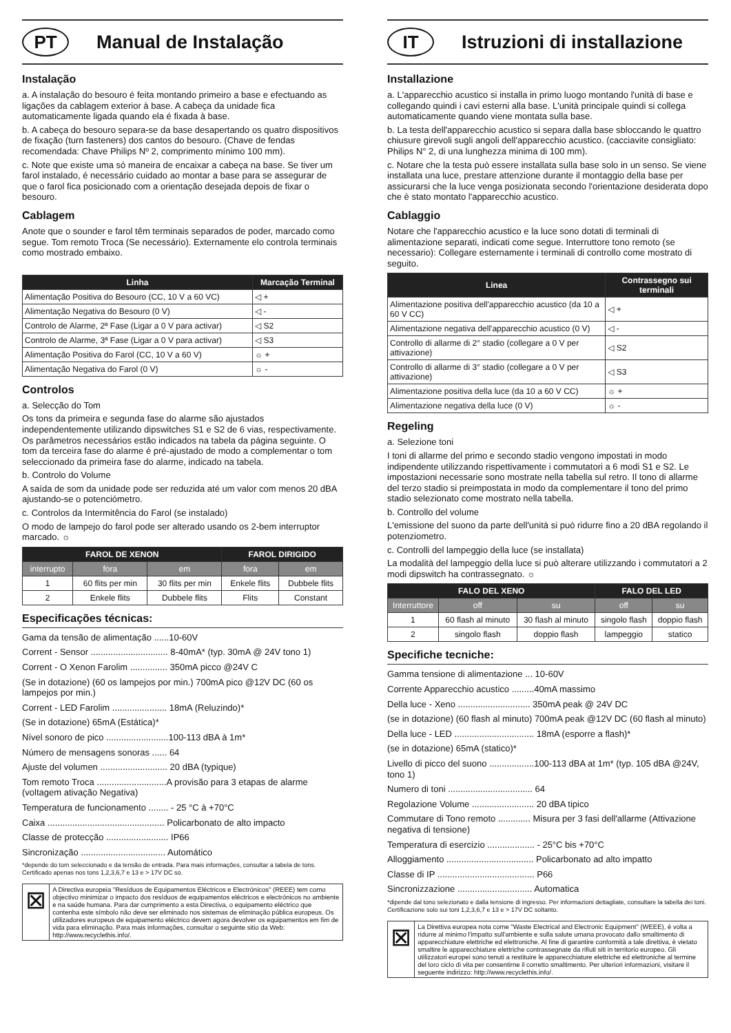PT
Manual de Instalação
Instalação
a. A instalação do besouro é feita montando primeiro a base e efectuando as ligações da cablagem exterior à base. A cabeça da unidade fica automaticamente ligada quando ela é fixada à base.
b. A cabeça do besouro separa-se da base desapertando os quatro dispositivos de fixação (turn fasteners) dos cantos do besouro. (Chave de fendas recomendada: Chave Philips Nº 2, comprimento mínimo 100 mm).
c. Note que existe uma só maneira de encaixar a cabeça na base. Se tiver um farol instalado, é necessário cuidado ao montar a base para se assegurar de que o farol fica posicionado com a orientação desejada depois de fixar o besouro.
Cablagem
Anote que o sounder e farol têm terminais separados de poder, marcado como segue. Tom remoto Troca (Se necessário). Externamente elo controla terminais como mostrado embaixo.
| Linha | Marcação Terminal |
| --- | --- |
| Alimentação Positiva do Besouro (CC, 10 V a 60 VC) | ◁ + |
| Alimentação Negativa do Besouro (0 V) | ◁ - |
| Controlo de Alarme, 2ª Fase (Ligar a 0 V para activar) | ◁ S2 |
| Controlo de Alarme, 3ª Fase (Ligar a 0 V para activar) | ◁ S3 |
| Alimentação Positiva do Farol (CC, 10 V a 60 V) | ☼ + |
| Alimentação Negativa do Farol (0 V) | ☼ - |
Controlos
a. Selecção do Tom
Os tons da primeira e segunda fase do alarme são ajustados independentemente utilizando dipswitches S1 e S2 de 6 vias, respectivamente. Os parâmetros necessários estão indicados na tabela da página seguinte. O tom da terceira fase do alarme é pré-ajustado de modo a complementar o tom seleccionado da primeira fase do alarme, indicado na tabela.
b. Controlo do Volume
A saída de som da unidade pode ser reduzida até um valor com menos 20 dBA ajustando-se o potenciómetro.
c. Controlos da Intermitência do Farol (se instalado)
O modo de lampejo do farol pode ser alterado usando os 2-bem interruptor marcado. ☼
| FAROL DE XENON | | | FAROL DIRIGIDO | |
| --- | --- | --- | --- | --- |
| interrupto | fora | em | fora | em |
| 1 | 60 flits per min | 30 flits per min | Enkele flits | Dubbele flits |
| 2 | Enkele flits | Dubbele flits | Flits | Constant |
Especificações técnicas:
Gama da tensão de alimentação ......10-60V
Corrent - Sensor ............................... 8-40mA* (typ. 30mA @ 24V tono 1)
Corrent - O Xenon Farolim ............... 350mA picco @24V C
(Se in dotazione) (60 os lampejos por min.) 700mA pico @12V DC (60 os lampejos por min.)
Corrent - LED Farolim ...................... 18mA (Reluzindo)*
(Se in dotazione) 65mA (Estática)*
Nível sonoro de pico .........................100-113 dBA à 1m*
Número de mensagens sonoras ...... 64
Ajuste del volumen ........................... 20 dBA (typique)
Tom remoto Troca ............................A provisão para 3 etapas de alarme (voltagem ativação Negativa)
Temperatura de funcionamento ........ - 25 °C à +70°C
Caixa ............................................... Policarbonato de alto impacto
Classe de protecção ......................... IP66
Sincronização .................................. Automático
*depende do tom seleccionado e da tensão de entrada. Para mais informações, consultar a tabela de tons. Certificado apenas nos tons 1,2,3,6,7 e 13 e > 17V DC só.
⊠
A Directiva europeia "Resíduos de Equipamentos Eléctricos e Electrónicos" (REEE) tem como objectivo minimizar o impacto dos resíduos de equipamentos eléctricos e electrónicos no ambiente e na saúde humana. Para dar cumprimento a esta Directiva, o equipamento eléctrico que contenha este símbolo não deve ser eliminado nos sistemas de eliminação pública europeus. Os utilizadores europeus de equipamento eléctrico devem agora devolver os equipamentos em fim de vida para eliminação. Para mais informações, consultar o seguinte sitio da Web: http://www.recyclethis.info/.
IT
Istruzioni di installazione
Installazione
a. L'apparecchio acustico si installa in primo luogo montando l'unità di base e collegando quindi i cavi esterni alla base. L'unità principale quindi si collega automaticamente quando viene montata sulla base.
b. La testa dell'apparecchio acustico si separa dalla base sbloccando le quattro chiusure girevoli sugli angoli dell'apparecchio acustico. (cacciavite consigliato: Philips N° 2, di una lunghezza minima di 100 mm).
c. Notare che la testa può essere installata sulla base solo in un senso. Se viene installata una luce, prestare attenzione durante il montaggio della base per assicurarsi che la luce venga posizionata secondo l'orientazione desiderata dopo che è stato montato l'apparecchio acustico.
Cablaggio
Notare che l'apparecchio acustico e la luce sono dotati di terminali di alimentazione separati, indicati come segue. Interruttore tono remoto (se necessario): Collegare esternamente i terminali di controllo come mostrato di seguito.
| Linea | Contrassegno sui terminali |
| --- | --- |
| Alimentazione positiva dell'apparecchio acustico (da 10 a 60 V CC) | ◁ + |
| Alimentazione negativa dell'apparecchio acustico (0 V) | ◁ - |
| Controllo di allarme di 2° stadio (collegare a 0 V per attivazione) | ◁ S2 |
| Controllo di allarme di 3° stadio (collegare a 0 V per attivazione) | ◁ S3 |
| Alimentazione positiva della luce (da 10 a 60 V CC) | ☼ + |
| Alimentazione negativa della luce (0 V) | ☼ - |
Regeling
a. Selezione toni
I toni di allarme del primo e secondo stadio vengono impostati in modo indipendente utilizzando rispettivamente i commutatori a 6 modi S1 e S2. Le impostazioni necessarie sono mostrate nella tabella sul retro. Il tono di allarme del terzo stadio si preimpostata in modo da complementare il tono del primo stadio selezionato come mostrato nella tabella.
b. Controllo del volume
L'emissione del suono da parte dell'unità si può ridurre fino a 20 dBA regolando il potenziometro.
c. Controlli del lampeggio della luce (se installata)
La modalità del lampeggio della luce si può alterare utilizzando i commutatori a 2 modi dipswitch ha contrassegnato. ☼
| FALO DEL XENO | | | FALO DEL LED | |
| --- | --- | --- | --- | --- |
| Interruttore | off | su | off | su |
| 1 | 60 flash al minuto | 30 flash al minuto | singolo flash | doppio flash |
| 2 | singolo flash | doppio flash | lampeggio | statico |
Specifiche tecniche:
Gamma tensione di alimentazione ... 10-60V
Corrente Apparecchio acustico .........40mA massimo
Della luce - Xeno ............................. 350mA peak @ 24V DC
(se in dotazione) (60 flash al minuto) 700mA peak @12V DC (60 flash al minuto)
Della luce - LED ................................ 18mA (esporre a flash)*
(se in dotazione) 65mA (statico)*
Livello di picco del suono ..................100-113 dBA at 1m* (typ. 105 dBA @24V, tono 1)
Numero di toni .................................. 64
Regolazione Volume ......................... 20 dBA tipico
Commutare di Tono remoto ............. Misura per 3 fasi dell'allarme (Attivazione negativa di tensione)
Temperatura di esercizio ................... - 25°C bis +70°C
Alloggiamento ................................... Policarbonato ad alto impatto
Classe di IP ....................................... P66
Sincronizzazione .............................. Automatica
*dipende dal tono selezionato e dalla tensione di ingresso. Per informazioni dettagliate, consultare la tabella dei toni. Certificazione solo sui toni 1,2,3,6,7 e 13 e > 17V DC soltanto.
⊠
La Direttiva europea nota come "Waste Electrical and Electronic Equipment" (WEEE), è volta a ridurre al minimo l'impatto sull'ambiente e sulla salute umana provocato dallo smaltimento di apparecchiature elettriche ed elettroniche. Al fine di garantire conformità a tale direttiva, è vietato smaltire le apparecchiature elettriche contrassegnate da rifiuti siti in territorio europeo. Gli utilizzatori europei sono tenuti a restituire le apparecchiature elettriche ed elettroniche al termine del loro ciclo di vita per consentirne il corretto smaltimento. Per ulteriori informazioni, visitare il seguente indirizzo: http://www.recyclethis.info/.